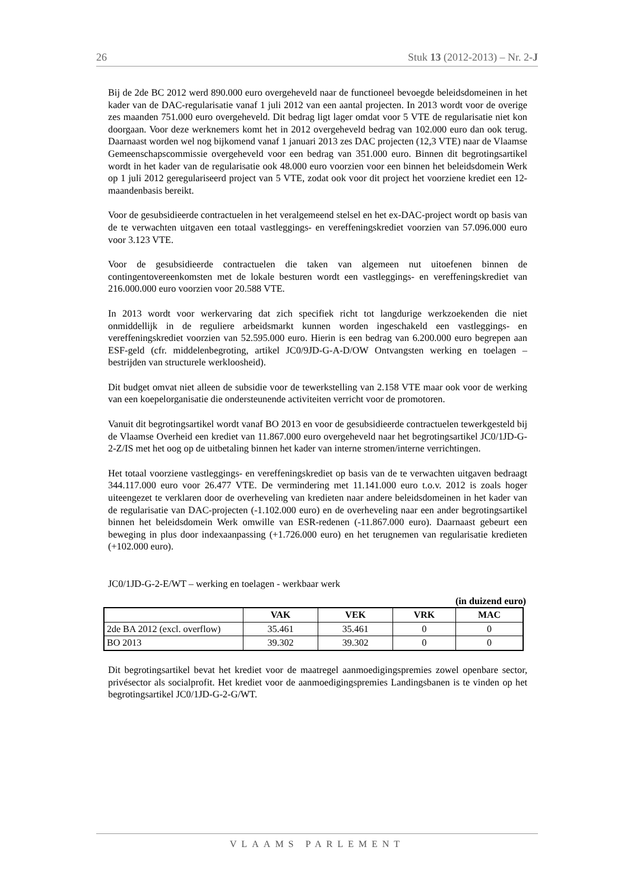26 Stuk 13 (2012-2013) – Nr. 2-J
Bij de 2de BC 2012 werd 890.000 euro overgeheveld naar de functioneel bevoegde beleidsdomeinen in het kader van de DAC-regularisatie vanaf 1 juli 2012 van een aantal projecten. In 2013 wordt voor de overige zes maanden 751.000 euro overgeheveld. Dit bedrag ligt lager omdat voor 5 VTE de regularisatie niet kon doorgaan. Voor deze werknemers komt het in 2012 overgeheveld bedrag van 102.000 euro dan ook terug. Daarnaast worden wel nog bijkomend vanaf 1 januari 2013 zes DAC projecten (12,3 VTE) naar de Vlaamse Gemeenschapscommissie overgeheveld voor een bedrag van 351.000 euro. Binnen dit begrotingsartikel wordt in het kader van de regularisatie ook 48.000 euro voorzien voor een binnen het beleidsdomein Werk op 1 juli 2012 geregulariseerd project van 5 VTE, zodat ook voor dit project het voorziene krediet een 12-maandenbasis bereikt.
Voor de gesubsidieerde contractuelen in het veralgemeend stelsel en het ex-DAC-project wordt op basis van de te verwachten uitgaven een totaal vastleggings- en vereffeningskrediet voorzien van 57.096.000 euro voor 3.123 VTE.
Voor de gesubsidieerde contractuelen die taken van algemeen nut uitoefenen binnen de contingentovereenkomsten met de lokale besturen wordt een vastleggings- en vereffeningskrediet van 216.000.000 euro voorzien voor 20.588 VTE.
In 2013 wordt voor werkervaring dat zich specifiek richt tot langdurige werkzoekenden die niet onmiddellijk in de reguliere arbeidsmarkt kunnen worden ingeschakeld een vastleggings- en vereffeningskrediet voorzien van 52.595.000 euro. Hierin is een bedrag van 6.200.000 euro begrepen aan ESF-geld (cfr. middelenbegroting, artikel JC0/9JD-G-A-D/OW Ontvangsten werking en toelagen – bestrijden van structurele werkloosheid).
Dit budget omvat niet alleen de subsidie voor de tewerkstelling van 2.158 VTE maar ook voor de werking van een koepelorganisatie die ondersteunende activiteiten verricht voor de promotoren.
Vanuit dit begrotingsartikel wordt vanaf BO 2013 en voor de gesubsidieerde contractuelen tewerkgesteld bij de Vlaamse Overheid een krediet van 11.867.000 euro overgeheveld naar het begrotingsartikel JC0/1JD-G-2-Z/IS met het oog op de uitbetaling binnen het kader van interne stromen/interne verrichtingen.
Het totaal voorziene vastleggings- en vereffeningskrediet op basis van de te verwachten uitgaven bedraagt 344.117.000 euro voor 26.477 VTE. De vermindering met 11.141.000 euro t.o.v. 2012 is zoals hoger uiteengezet te verklaren door de overheveling van kredieten naar andere beleidsdomeinen in het kader van de regularisatie van DAC-projecten (-1.102.000 euro) en de overheveling naar een ander begrotingsartikel binnen het beleidsdomein Werk omwille van ESR-redenen (-11.867.000 euro). Daarnaast gebeurt een beweging in plus door indexaanpassing (+1.726.000 euro) en het terugnemen van regularisatie kredieten (+102.000 euro).
JC0/1JD-G-2-E/WT – werking en toelagen - werkbaar werk
(in duizend euro)
| | VAK | VEK | VRK | MAC |
| --- | --- | --- | --- | --- |
| 2de BA 2012 (excl. overflow) | 35.461 | 35.461 | 0 | 0 |
| BO 2013 | 39.302 | 39.302 | 0 | 0 |
Dit begrotingsartikel bevat het krediet voor de maatregel aanmoedigingspremies zowel openbare sector, privésector als socialprofit. Het krediet voor de aanmoedigingspremies Landingsbanen is te vinden op het begrotingsartikel JC0/1JD-G-2-G/WT.
VLAAMS PARLEMENT